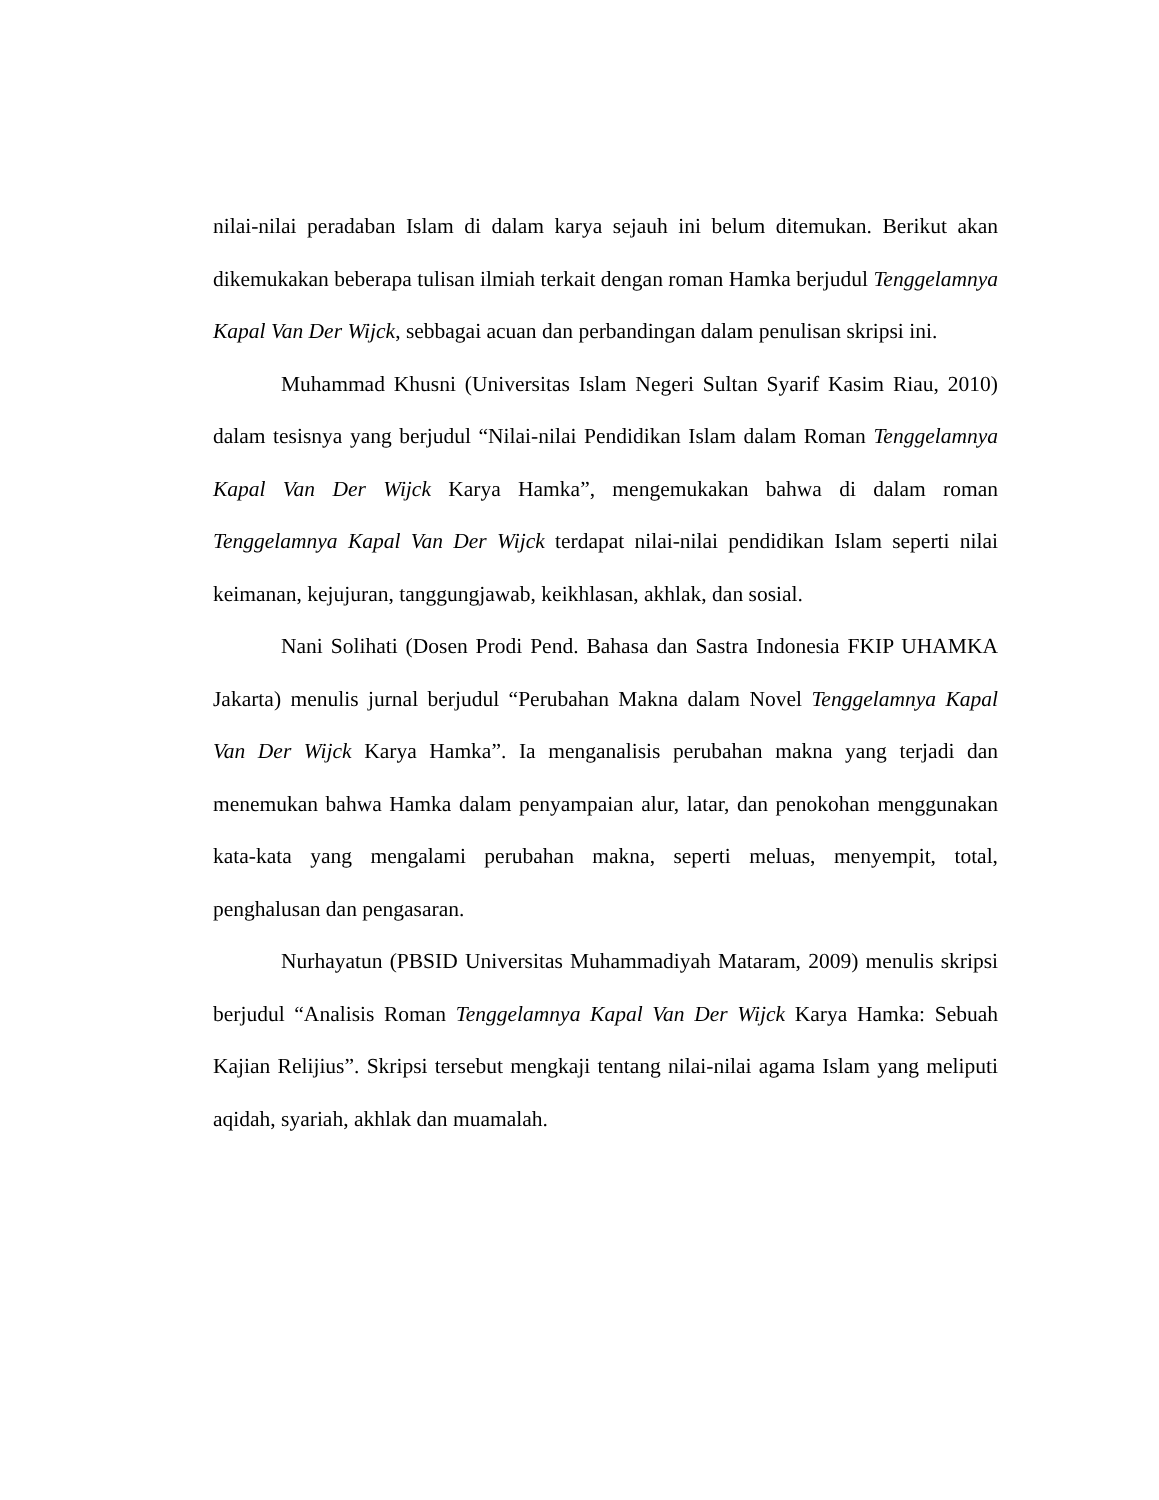nilai-nilai peradaban Islam di dalam karya sejauh ini belum ditemukan. Berikut akan dikemukakan beberapa tulisan ilmiah terkait dengan roman Hamka berjudul Tenggelamnya Kapal Van Der Wijck, sebbagai acuan dan perbandingan dalam penulisan skripsi ini.
Muhammad Khusni (Universitas Islam Negeri Sultan Syarif Kasim Riau, 2010) dalam tesisnya yang berjudul “Nilai-nilai Pendidikan Islam dalam Roman Tenggelamnya Kapal Van Der Wijck Karya Hamka”, mengemukakan bahwa di dalam roman Tenggelamnya Kapal Van Der Wijck terdapat nilai-nilai pendidikan Islam seperti nilai keimanan, kejujuran, tanggungjawab, keikhlasan, akhlak, dan sosial.
Nani Solihati (Dosen Prodi Pend. Bahasa dan Sastra Indonesia FKIP UHAMKA Jakarta) menulis jurnal berjudul “Perubahan Makna dalam Novel Tenggelamnya Kapal Van Der Wijck Karya Hamka”. Ia menganalisis perubahan makna yang terjadi dan menemukan bahwa Hamka dalam penyampaian alur, latar, dan penokohan menggunakan kata-kata yang mengalami perubahan makna, seperti meluas, menyempit, total, penghalusan dan pengasaran.
Nurhayatun (PBSID Universitas Muhammadiyah Mataram, 2009) menulis skripsi berjudul “Analisis Roman Tenggelamnya Kapal Van Der Wijck Karya Hamka: Sebuah Kajian Relijius”. Skripsi tersebut mengkaji tentang nilai-nilai agama Islam yang meliputi aqidah, syariah, akhlak dan muamalah.